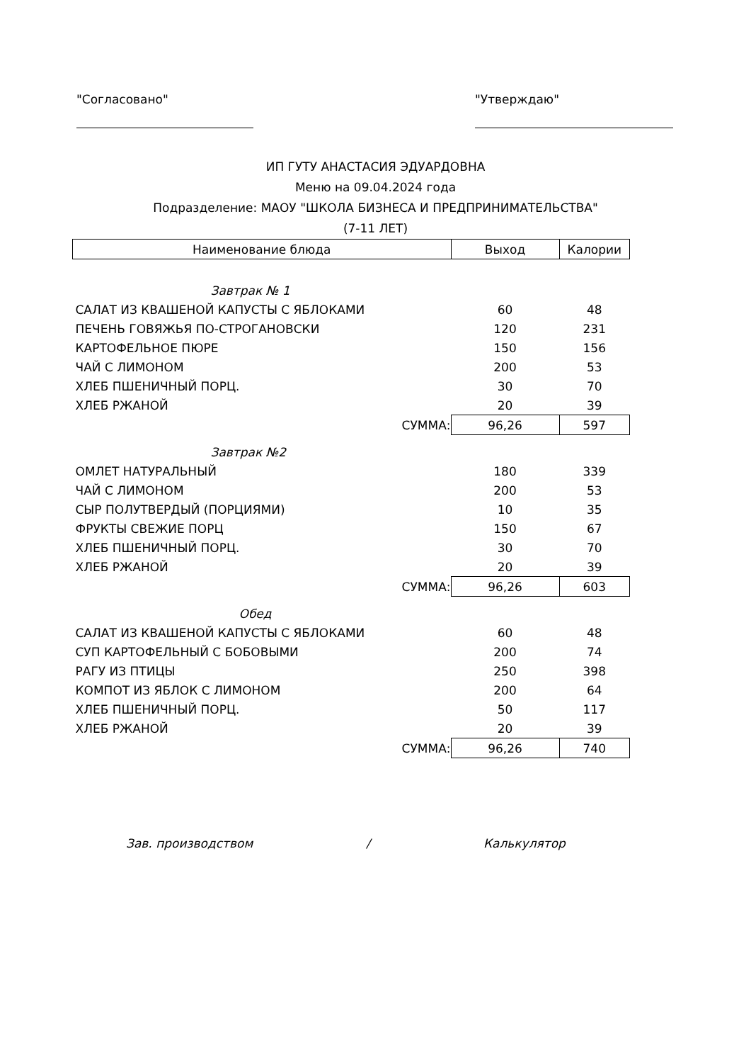"Согласовано" "Утверждаю"
ИП ГУТУ АНАСТАСИЯ ЭДУАРДОВНА
Меню на 09.04.2024 года
Подразделение: МАОУ "ШКОЛА БИЗНЕСА И ПРЕДПРИНИМАТЕЛЬСТВА"
(7-11 ЛЕТ)
| Наименование блюда | Выход | Калории |
| --- | --- | --- |
| Завтрак № 1 | | |
| САЛАТ ИЗ КВАШЕНОЙ КАПУСТЫ С ЯБЛОКАМИ | 60 | 48 |
| ПЕЧЕНЬ ГОВЯЖЬЯ ПО-СТРОГАНОВСКИ | 120 | 231 |
| КАРТОФЕЛЬНОЕ ПЮРЕ | 150 | 156 |
| ЧАЙ С ЛИМОНОМ | 200 | 53 |
| ХЛЕБ ПШЕНИЧНЫЙ ПОРЦ. | 30 | 70 |
| ХЛЕБ РЖАНОЙ | 20 | 39 |
| СУММА: | 96,26 | 597 |
| Завтрак №2 | | |
| ОМЛЕТ НАТУРАЛЬНЫЙ | 180 | 339 |
| ЧАЙ С ЛИМОНОМ | 200 | 53 |
| СЫР ПОЛУТВЕРДЫЙ (ПОРЦИЯМИ) | 10 | 35 |
| ФРУКТЫ СВЕЖИЕ ПОРЦ | 150 | 67 |
| ХЛЕБ ПШЕНИЧНЫЙ ПОРЦ. | 30 | 70 |
| ХЛЕБ РЖАНОЙ | 20 | 39 |
| СУММА: | 96,26 | 603 |
| Обед | | |
| САЛАТ ИЗ КВАШЕНОЙ КАПУСТЫ С ЯБЛОКАМИ | 60 | 48 |
| СУП КАРТОФЕЛЬНЫЙ С БОБОВЫМИ | 200 | 74 |
| РАГУ ИЗ ПТИЦЫ | 250 | 398 |
| КОМПОТ ИЗ ЯБЛОК С ЛИМОНОМ | 200 | 64 |
| ХЛЕБ ПШЕНИЧНЫЙ ПОРЦ. | 50 | 117 |
| ХЛЕБ РЖАНОЙ | 20 | 39 |
| СУММА: | 96,26 | 740 |
Зав. производством / Калькулятор